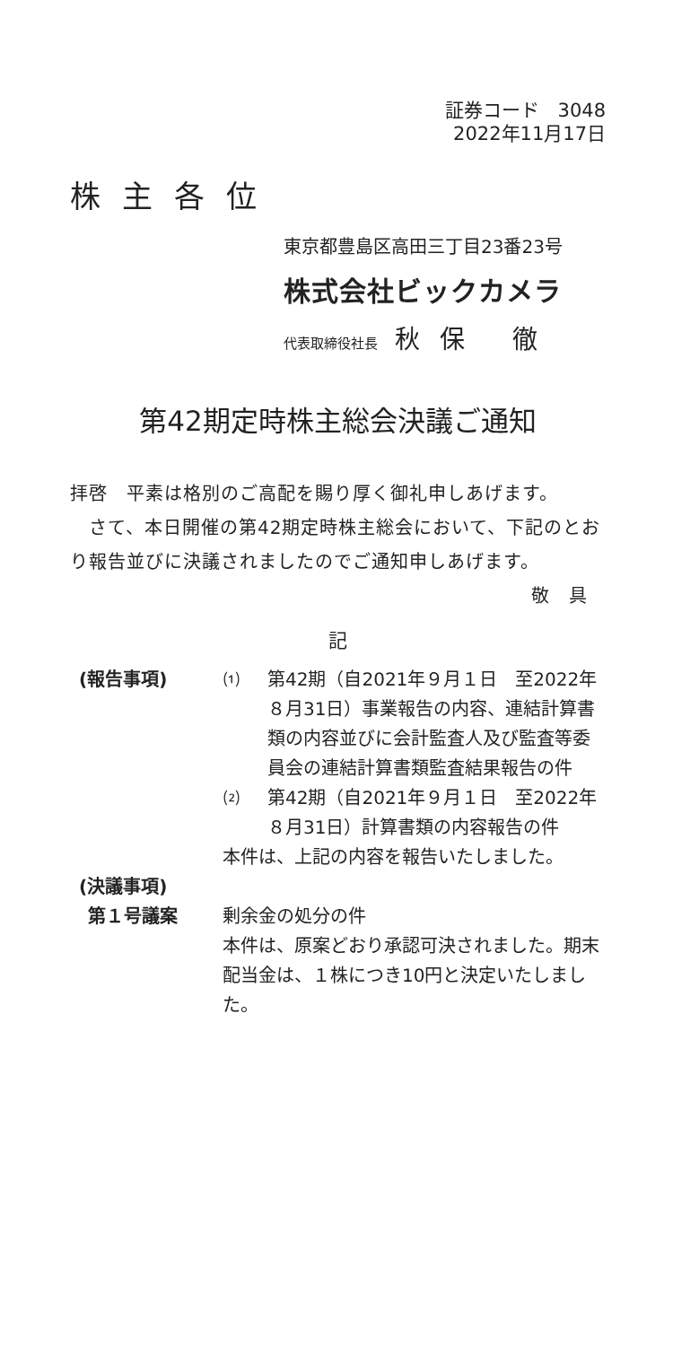証券コード　3048
2022年11月17日
株主各位
東京都豊島区高田三丁目23番23号
株式会社ビックカメラ
代表取締役社長 秋保 徹
第42期定時株主総会決議ご通知
拝啓　平素は格別のご高配を賜り厚く御礼申しあげます。
　さて、本日開催の第42期定時株主総会において、下記のとおり報告並びに決議されましたのでご通知申しあげます。
敬　具
記
(報告事項) ⑴ 第42期（自2021年９月１日　至2022年８月31日）事業報告の内容、連結計算書類の内容並びに会計監査人及び監査等委員会の連結計算書類監査結果報告の件
⑵ 第42期（自2021年９月１日　至2022年８月31日）計算書類の内容報告の件
本件は、上記の内容を報告いたしました。
(決議事項)
第１号議案 剰余金の処分の件
本件は、原案どおり承認可決されました。期末配当金は、１株につき10円と決定いたしました。